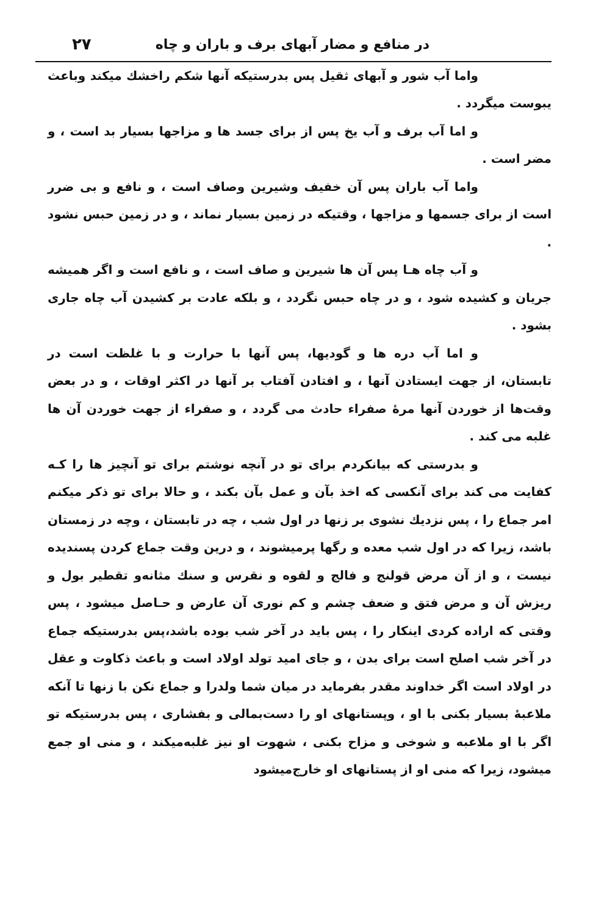در منافع و مضار آبهای برف و باران و چاه ۲۷
واما آب شور و آبهای ثقیل پس بدرستیکه آنها شکم راخشك میکند وباعث یبوست میگردد .
و اما آب برف و آب یخ پس از برای جسد ها و مزاجها بسیار بد است ، و مضر است .
واما آب باران پس آن خفیف وشیرین وصاف است ، و نافع و بی ضرر است از برای جسمها و مزاجها ، وقتیکه در زمین بسیار نماند ، و در زمین حبس نشود .
و آب چاه هـا پس آن ها شیرین و صاف است ، و نافع است و اگر همیشه جریان و کشیده شود ، و در چاه حبس نگردد ، و بلکه عادت بر کشیدن آب چاه جاری بشود .
و اما آب دره ها و گودیها، پس آنها با حرارت و با غلظت است در تابستان، از جهت ایستادن آنها ، و افتادن آفتاب بر آنها در اکثر اوقات ، و در بعض وقت‌ها از خوردن آنها مرهٔ صفراء حادث می گردد ، و صفراء از جهت خوردن آن ها غلبه می کند .
و بدرستی که بیانکردم برای تو در آنچه نوشتم برای تو آنچیز ها را کـه کفایت می کند برای آنکسی که اخذ بآن و عمل بآن بکند ، و حالا برای تو ذکر میکنم امر جماع را ، پس نزدیك نشوی بر زنها در اول شب ، چه در تابستان ، وچه در زمستان باشد، زیرا که در اول شب معده و رگها پرمیشوند ، و درین وقت جماع کردن پسندیده نیست ، و از آن مرض قولنج و فالج و لقوه و نقرس و سنك مثانه‌و تقطیر بول و ریزش آن و مرض فتق و ضعف چشم و کم نوری آن عارض و حـاصل میشود ، پس وقتی که اراده کردی اینکار را ، پس باید در آخر شب بوده باشد،پس بدرستیکه جماع در آخر شب اصلح است برای بدن ، و جای امید تولد اولاد است و باعث ذکاوت و عقل در اولاد است اگر خداوند مقدر بفرماید در میان شما ولدرا و جماع نکن با زنها تا آنکه ملاعبهٔ بسیار بکنی با او ، وپستانهای او را دست‌بمالی و بفشاری ، پس بدرستیکه تو اگر با او ملاعبه و شوخی و مزاح بکنی ، شهوت او نیز غلبه‌میکند ، و منی او جمع میشود، زیرا که منی او از پستانهای او خارج‌میشود